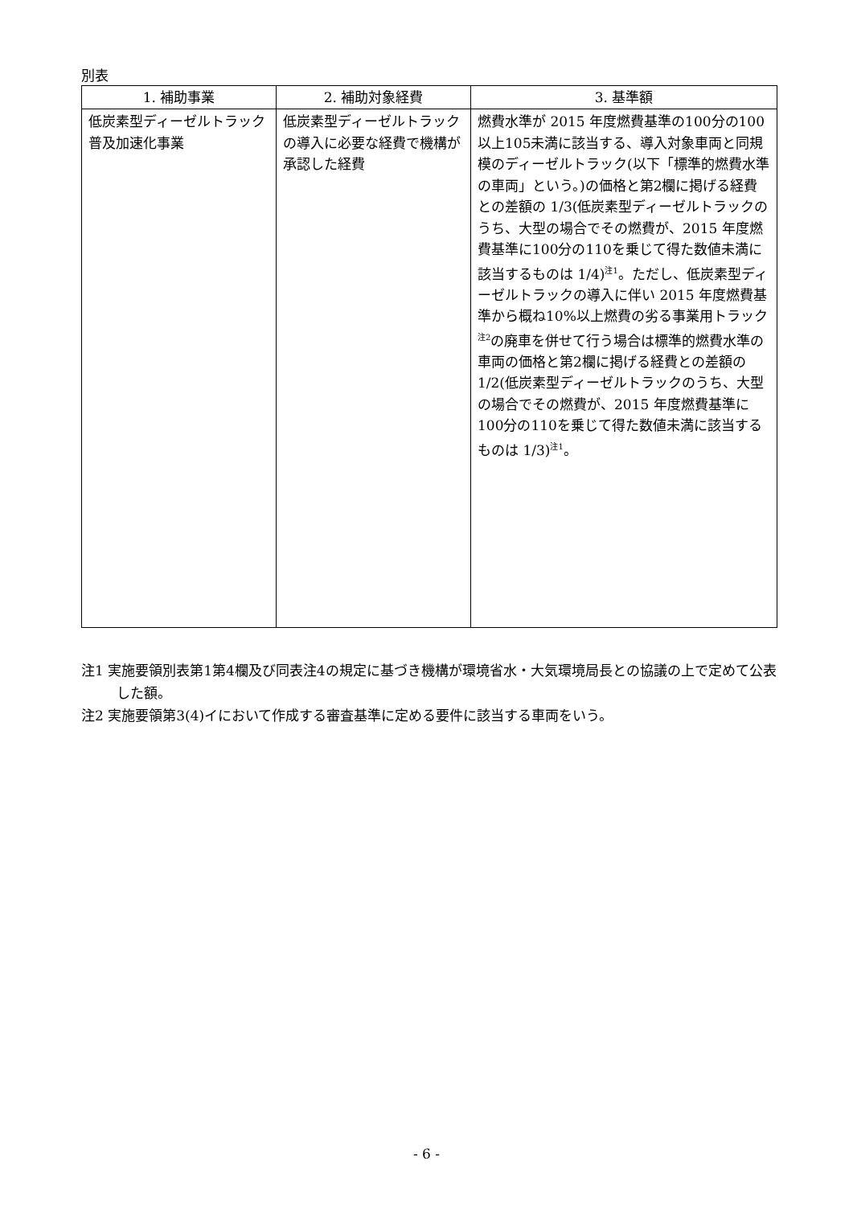別表
| 1. 補助事業 | 2. 補助対象経費 | 3. 基準額 |
| --- | --- | --- |
| 低炭素型ディーゼルトラック普及加速化事業 | 低炭素型ディーゼルトラックの導入に必要な経費で機構が承認した経費 | 燃費水準が 2015 年度燃費基準の100分の100以上105未満に該当する、導入対象車両と同規模のディーゼルトラック(以下「標準的燃費水準の車両」という。)の価格と第2欄に掲げる経費との差額の 1/3(低炭素型ディーゼルトラックのうち、大型の場合でその燃費が、2015 年度燃費基準に100分の110を乗じて得た数値未満に該当するものは 1/4)<sup>注1</sup>。ただし、低炭素型ディーゼルトラックの導入に伴い 2015 年度燃費基準から概ね10%以上燃費の劣る事業用トラック<sup>注2</sup>の廃車を併せて行う場合は標準的燃費水準の車両の価格と第2欄に掲げる経費との差額の 1/2(低炭素型ディーゼルトラックのうち、大型の場合でその燃費が、2015 年度燃費基準に100分の110を乗じて得た数値未満に該当するものは 1/3)<sup>注1</sup>。 |
注1 実施要領別表第1第4欄及び同表注4の規定に基づき機構が環境省水・大気環境局長との協議の上で定めて公表した額。
注2 実施要領第3(4)イにおいて作成する審査基準に定める要件に該当する車両をいう。
- 6 -